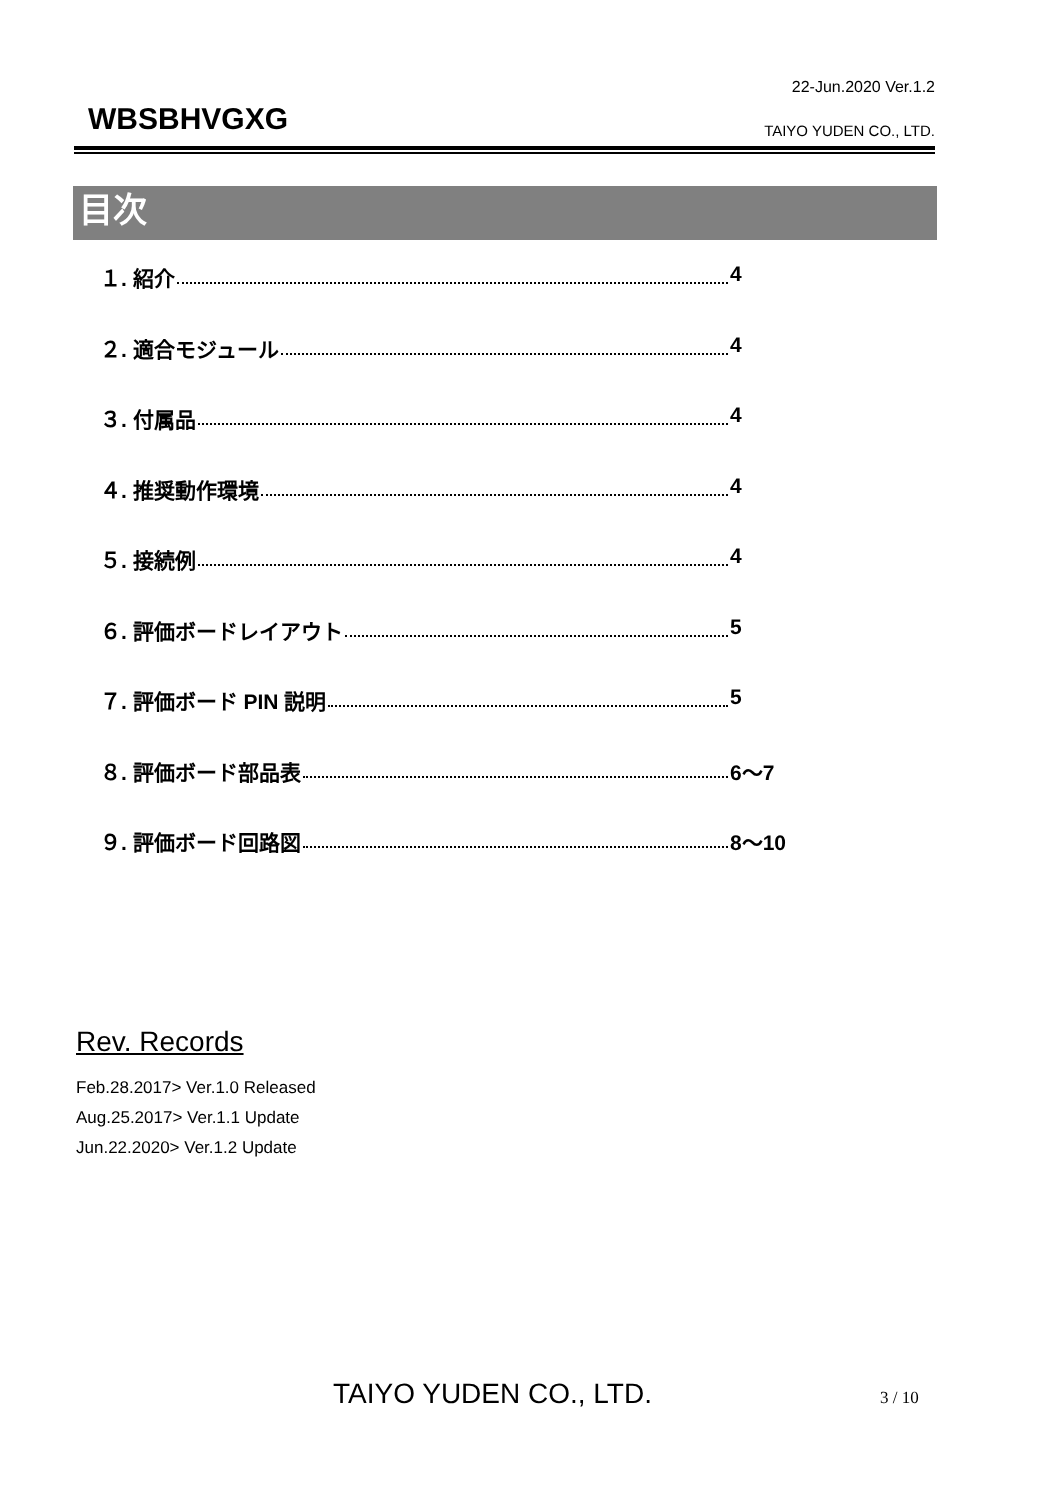22-Jun.2020 Ver.1.2
WBSBHVGXG TAIYO YUDEN CO., LTD.
目次
１. 紹介 4
２. 適合モジュール 4
３. 付属品 4
４. 推奨動作環境 4
５. 接続例 4
６. 評価ボードレイアウト 5
７. 評価ボード PIN 説明 5
８. 評価ボード部品表 6～7
９. 評価ボード回路図 8～10
Rev. Records
Feb.28.2017> Ver.1.0 Released
Aug.25.2017> Ver.1.1 Update
Jun.22.2020> Ver.1.2 Update
TAIYO YUDEN CO., LTD. 3 / 10